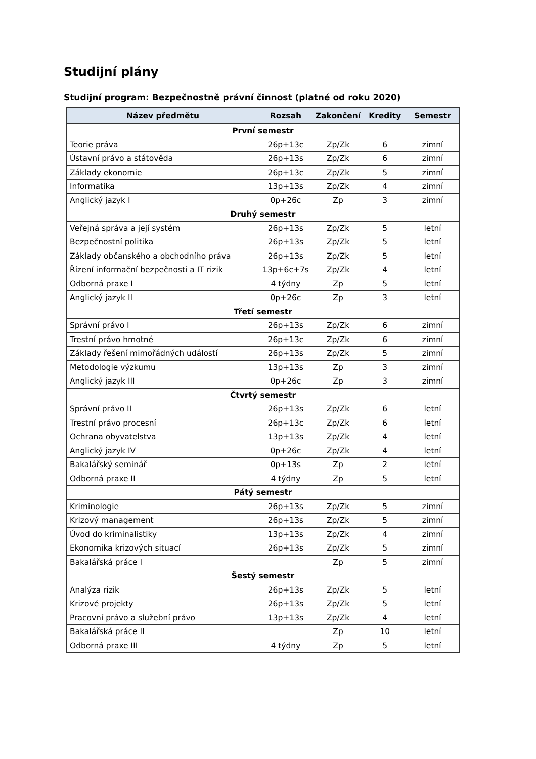Studijní plány
Studijní program: Bezpečnostně právní činnost (platné od roku 2020)
| Název předmětu | Rozsah | Zakončení | Kredity | Semestr |
| --- | --- | --- | --- | --- |
| První semestr | | | | |
| Teorie práva | 26p+13c | Zp/Zk | 6 | zimní |
| Ústavní právo a státověda | 26p+13s | Zp/Zk | 6 | zimní |
| Základy ekonomie | 26p+13c | Zp/Zk | 5 | zimní |
| Informatika | 13p+13s | Zp/Zk | 4 | zimní |
| Anglický jazyk I | 0p+26c | Zp | 3 | zimní |
| Druhý semestr | | | | |
| Veřejná správa a její systém | 26p+13s | Zp/Zk | 5 | letní |
| Bezpečnostní politika | 26p+13s | Zp/Zk | 5 | letní |
| Základy občanského a obchodního práva | 26p+13s | Zp/Zk | 5 | letní |
| Řízení informační bezpečnosti a IT rizik | 13p+6c+7s | Zp/Zk | 4 | letní |
| Odborná praxe I | 4 týdny | Zp | 5 | letní |
| Anglický jazyk II | 0p+26c | Zp | 3 | letní |
| Třetí semestr | | | | |
| Správní právo I | 26p+13s | Zp/Zk | 6 | zimní |
| Trestní právo hmotné | 26p+13c | Zp/Zk | 6 | zimní |
| Základy řešení mimořádných událostí | 26p+13s | Zp/Zk | 5 | zimní |
| Metodologie výzkumu | 13p+13s | Zp | 3 | zimní |
| Anglický jazyk III | 0p+26c | Zp | 3 | zimní |
| Čtvrtý semestr | | | | |
| Správní právo II | 26p+13s | Zp/Zk | 6 | letní |
| Trestní právo procesní | 26p+13c | Zp/Zk | 6 | letní |
| Ochrana obyvatelstva | 13p+13s | Zp/Zk | 4 | letní |
| Anglický jazyk IV | 0p+26c | Zp/Zk | 4 | letní |
| Bakalářský seminář | 0p+13s | Zp | 2 | letní |
| Odborná praxe II | 4 týdny | Zp | 5 | letní |
| Pátý semestr | | | | |
| Kriminologie | 26p+13s | Zp/Zk | 5 | zimní |
| Krizový management | 26p+13s | Zp/Zk | 5 | zimní |
| Úvod do kriminalistiky | 13p+13s | Zp/Zk | 4 | zimní |
| Ekonomika krizových situací | 26p+13s | Zp/Zk | 5 | zimní |
| Bakalářská práce I | | Zp | 5 | zimní |
| Šestý semestr | | | | |
| Analýza rizik | 26p+13s | Zp/Zk | 5 | letní |
| Krizové projekty | 26p+13s | Zp/Zk | 5 | letní |
| Pracovní právo a služební právo | 13p+13s | Zp/Zk | 4 | letní |
| Bakalářská práce II | | Zp | 10 | letní |
| Odborná praxe III | 4 týdny | Zp | 5 | letní |